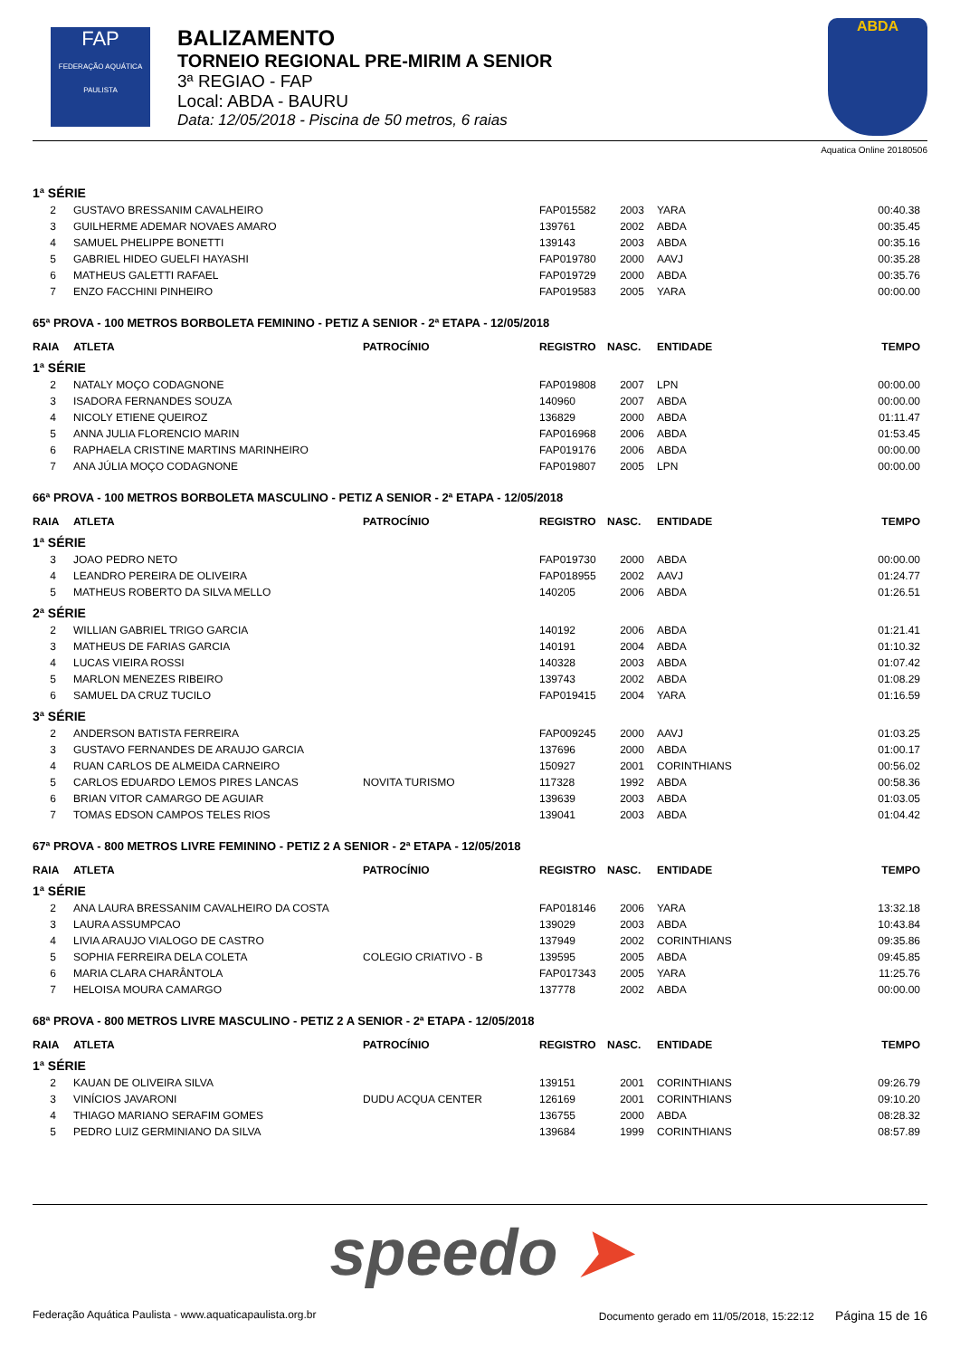FAP
FEDERAÇÃO AQUÁTICA PAULISTA
BALIZAMENTO
TORNEIO REGIONAL PRE-MIRIM A SENIOR
3ª REGIAO - FAP
Local: ABDA - BAURU
Data: 12/05/2018 - Piscina de 50 metros, 6 raias
ABDA
Aquatica Online 20180506
| 1ª SÉRIE | | | | | | |
| 2 | GUSTAVO BRESSANIM CAVALHEIRO | | FAP015582 | 2003 | YARA | 00:40.38 |
| 3 | GUILHERME ADEMAR NOVAES AMARO | | 139761 | 2002 | ABDA | 00:35.45 |
| 4 | SAMUEL PHELIPPE BONETTI | | 139143 | 2003 | ABDA | 00:35.16 |
| 5 | GABRIEL HIDEO GUELFI HAYASHI | | FAP019780 | 2000 | AAVJ | 00:35.28 |
| 6 | MATHEUS GALETTI RAFAEL | | FAP019729 | 2000 | ABDA | 00:35.76 |
| 7 | ENZO FACCHINI PINHEIRO | | FAP019583 | 2005 | YARA | 00:00.00 |
| 65ª PROVA - 100 METROS BORBOLETA FEMININO - PETIZ A SENIOR - 2ª ETAPA - 12/05/2018 | | | | | | |
| RAIA | ATLETA | PATROCÍNIO | REGISTRO | NASC. | ENTIDADE | TEMPO |
| 1ª SÉRIE | | | | | | |
| 2 | NATALY MOÇO CODAGNONE | | FAP019808 | 2007 | LPN | 00:00.00 |
| 3 | ISADORA FERNANDES SOUZA | | 140960 | 2007 | ABDA | 00:00.00 |
| 4 | NICOLY ETIENE QUEIROZ | | 136829 | 2000 | ABDA | 01:11.47 |
| 5 | ANNA JULIA FLORENCIO MARIN | | FAP016968 | 2006 | ABDA | 01:53.45 |
| 6 | RAPHAELA CRISTINE MARTINS MARINHEIRO | | FAP019176 | 2006 | ABDA | 00:00.00 |
| 7 | ANA JÚLIA MOÇO CODAGNONE | | FAP019807 | 2005 | LPN | 00:00.00 |
| 66ª PROVA - 100 METROS BORBOLETA MASCULINO - PETIZ A SENIOR - 2ª ETAPA - 12/05/2018 | | | | | | |
| RAIA | ATLETA | PATROCÍNIO | REGISTRO | NASC. | ENTIDADE | TEMPO |
| 1ª SÉRIE | | | | | | |
| 3 | JOAO PEDRO NETO | | FAP019730 | 2000 | ABDA | 00:00.00 |
| 4 | LEANDRO PEREIRA DE OLIVEIRA | | FAP018955 | 2002 | AAVJ | 01:24.77 |
| 5 | MATHEUS ROBERTO DA SILVA MELLO | | 140205 | 2006 | ABDA | 01:26.51 |
| 2ª SÉRIE | | | | | | |
| 2 | WILLIAN GABRIEL TRIGO GARCIA | | 140192 | 2006 | ABDA | 01:21.41 |
| 3 | MATHEUS DE FARIAS GARCIA | | 140191 | 2004 | ABDA | 01:10.32 |
| 4 | LUCAS VIEIRA ROSSI | | 140328 | 2003 | ABDA | 01:07.42 |
| 5 | MARLON MENEZES RIBEIRO | | 139743 | 2002 | ABDA | 01:08.29 |
| 6 | SAMUEL DA CRUZ TUCILO | | FAP019415 | 2004 | YARA | 01:16.59 |
| 3ª SÉRIE | | | | | | |
| 2 | ANDERSON BATISTA FERREIRA | | FAP009245 | 2000 | AAVJ | 01:03.25 |
| 3 | GUSTAVO FERNANDES DE ARAUJO GARCIA | | 137696 | 2000 | ABDA | 01:00.17 |
| 4 | RUAN CARLOS DE ALMEIDA CARNEIRO | | 150927 | 2001 | CORINTHIANS | 00:56.02 |
| 5 | CARLOS EDUARDO LEMOS PIRES LANCAS | NOVITA TURISMO | 117328 | 1992 | ABDA | 00:58.36 |
| 6 | BRIAN VITOR CAMARGO DE AGUIAR | | 139639 | 2003 | ABDA | 01:03.05 |
| 7 | TOMAS EDSON CAMPOS TELES RIOS | | 139041 | 2003 | ABDA | 01:04.42 |
| 67ª PROVA - 800 METROS LIVRE FEMININO - PETIZ 2 A SENIOR - 2ª ETAPA - 12/05/2018 | | | | | | |
| RAIA | ATLETA | PATROCÍNIO | REGISTRO | NASC. | ENTIDADE | TEMPO |
| 1ª SÉRIE | | | | | | |
| 2 | ANA LAURA BRESSANIM CAVALHEIRO DA COSTA | | FAP018146 | 2006 | YARA | 13:32.18 |
| 3 | LAURA ASSUMPCAO | | 139029 | 2003 | ABDA | 10:43.84 |
| 4 | LIVIA ARAUJO VIALOGO DE CASTRO | | 137949 | 2002 | CORINTHIANS | 09:35.86 |
| 5 | SOPHIA FERREIRA DELA COLETA | COLEGIO CRIATIVO - B | 139595 | 2005 | ABDA | 09:45.85 |
| 6 | MARIA CLARA CHARÂNTOLA | | FAP017343 | 2005 | YARA | 11:25.76 |
| 7 | HELOISA MOURA CAMARGO | | 137778 | 2002 | ABDA | 00:00.00 |
| 68ª PROVA - 800 METROS LIVRE MASCULINO - PETIZ 2 A SENIOR - 2ª ETAPA - 12/05/2018 | | | | | | |
| RAIA | ATLETA | PATROCÍNIO | REGISTRO | NASC. | ENTIDADE | TEMPO |
| 1ª SÉRIE | | | | | | |
| 2 | KAUAN DE OLIVEIRA SILVA | | 139151 | 2001 | CORINTHIANS | 09:26.79 |
| 3 | VINÍCIOS JAVARONI | DUDU ACQUA CENTER | 126169 | 2001 | CORINTHIANS | 09:10.20 |
| 4 | THIAGO MARIANO SERAFIM GOMES | | 136755 | 2000 | ABDA | 08:28.32 |
| 5 | PEDRO LUIZ GERMINIANO DA SILVA | | 139684 | 1999 | CORINTHIANS | 08:57.89 |
speedo ➤
Federação Aquática Paulista - www.aquaticapaulista.org.br Documento gerado em 11/05/2018, 15:22:12 Página 15 de 16